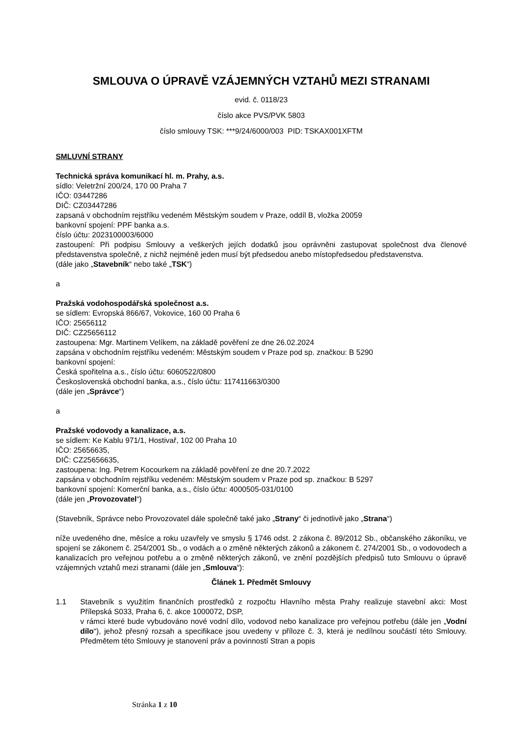SMLOUVA O ÚPRAVĚ VZÁJEMNÝCH VZTAHŮ MEZI STRANAMI
evid. č. 0118/23
číslo akce PVS/PVK 5803
číslo smlouvy TSK: ***9/24/6000/003 PID: TSKAX001XFTM
SMLUVNÍ STRANY
Technická správa komunikací hl. m. Prahy, a.s.
sídlo: Veletržní 200/24, 170 00 Praha 7
IČO: 03447286
DIČ: CZ03447286
zapsaná v obchodním rejstříku vedeném Městským soudem v Praze, oddíl B, vložka 20059
bankovní spojení: PPF banka a.s.
číslo účtu: 2023100003/6000
zastoupení: Při podpisu Smlouvy a veškerých jejích dodatků jsou oprávněni zastupovat společnost dva členové představenstva společně, z nichž nejméně jeden musí být předsedou anebo místopředsedou představenstva.
(dále jako „Stavebník“ nebo také „TSK“)
a
Pražská vodohospodářská společnost a.s.
se sídlem: Evropská 866/67, Vokovice, 160 00 Praha 6
IČO: 25656112
DIČ: CZ25656112
zastoupena: Mgr. Martinem Velíkem, na základě pověření ze dne 26.02.2024
zapsána v obchodním rejstříku vedeném: Městským soudem v Praze pod sp. značkou: B 5290
bankovní spojení:
Česká spořitelna a.s., číslo účtu: 6060522/0800
Československá obchodní banka, a.s., číslo účtu: 117411663/0300
(dále jen „Správce“)
a
Pražské vodovody a kanalizace, a.s.
se sídlem: Ke Kablu 971/1, Hostivař, 102 00 Praha 10
IČO: 25656635,
DIČ: CZ25656635,
zastoupena: Ing. Petrem Kocourkem na základě pověření ze dne 20.7.2022
zapsána v obchodním rejstříku vedeném: Městským soudem v Praze pod sp. značkou: B 5297
bankovní spojení: Komerční banka, a.s., číslo účtu: 4000505-031/0100
(dále jen „Provozovatel“)
(Stavebník, Správce nebo Provozovatel dále společně také jako „Strany“ či jednotlivě jako „Strana“)
níže uvedeného dne, měsíce a roku uzavřely ve smyslu § 1746 odst. 2 zákona č. 89/2012 Sb., občanského zákoníku, ve spojení se zákonem č. 254/2001 Sb., o vodách a o změně některých zákonů a zákonem č. 274/2001 Sb., o vodovodech a kanalizacích pro veřejnou potřebu a o změně některých zákonů, ve znění pozdějších předpisů tuto Smlouvu o úpravě vzájemných vztahů mezi stranami (dále jen „Smlouva“):
Článek 1. Předmět Smlouvy
1.1 Stavebník s využitím finančních prostředků z rozpočtu Hlavního města Prahy realizuje stavební akci: Most Přílepská S033, Praha 6, č. akce 1000072, DSP,
v rámci které bude vybudováno nové vodní dílo, vodovod nebo kanalizace pro veřejnou potřebu (dále jen „Vodní dílo“), jehož přesný rozsah a specifikace jsou uvedeny v příloze č. 3, která je nedílnou součástí této Smlouvy. Předmětem této Smlouvy je stanovení práv a povinností Stran a popis
Stránka 1 z 10